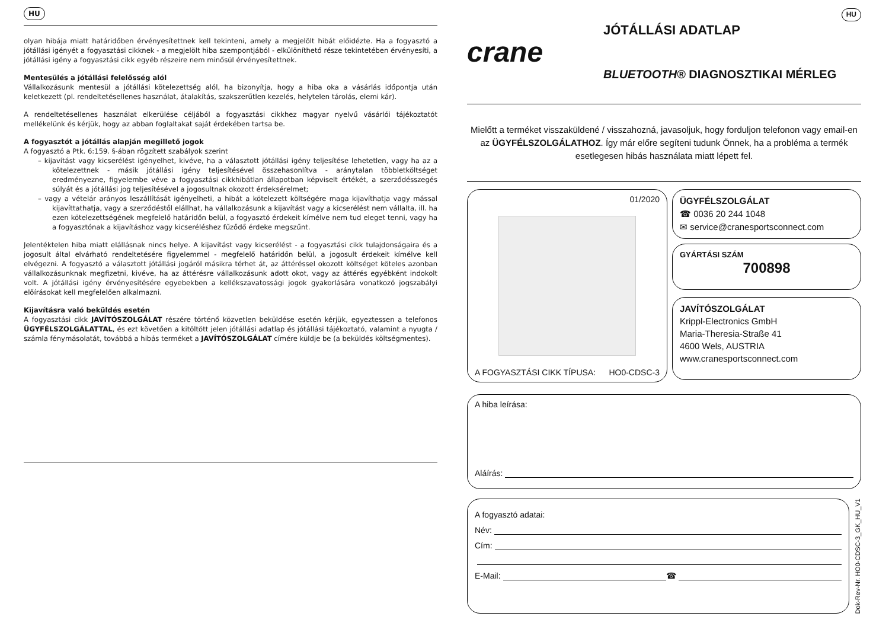HU
olyan hibája miatt határidőben érvényesítettnek kell tekinteni, amely a megjelölt hibát előidézte. Ha a fogyasztó a jótállási igényét a fogyasztási cikknek - a megjelölt hiba szempontjából - elkülöníthető része tekintetében érvényesíti, a jótállási igény a fogyasztási cikk egyéb részeire nem minősül érvényesítettnek.
Mentesülés a jótállási felelősség alól
Vállalkozásunk mentesül a jótállási kötelezettség alól, ha bizonyítja, hogy a hiba oka a vásárlás időpontja után keletkezett (pl. rendeltetésellenes használat, átalakítás, szakszerűtlen kezelés, helytelen tárolás, elemi kár).
A rendeltetésellenes használat elkerülése céljából a fogyasztási cikkhez magyar nyelvű vásárlói tájékoztatót mellékelünk és kérjük, hogy az abban foglaltakat saját érdekében tartsa be.
A fogyasztót a jótállás alapján megillető jogok
A fogyasztó a Ptk. 6:159. §-ában rögzített szabályok szerint
– kijavítást vagy kicserélést igényelhet, kivéve, ha a választott jótállási igény teljesítése lehetetlen, vagy ha az a kötelezettnek - másik jótállási igény teljesítésével összehasonlítva - aránytalan többletköltséget eredményezne, figyelembe véve a fogyasztási cikkhibátlan állapotban képviselt értékét, a szerződésszegés súlyát és a jótállási jog teljesítésével a jogosultnak okozott érdeksérelmet;
– vagy a vételár arányos leszállítását igényelheti, a hibát a kötelezett költségére maga kijavíthatja vagy mással kijavíttathatja, vagy a szerződéstől elállhat, ha vállalkozásunk a kijavítást vagy a kicserélést nem vállalta, ill. ha ezen kötelezettségének megfelelő határidőn belül, a fogyasztó érdekeit kímélve nem tud eleget tenni, vagy ha a fogyasztónak a kijavításhoz vagy kicseréléshez fűződő érdeke megszűnt.
Jelentéktelen hiba miatt elállásnak nincs helye. A kijavítást vagy kicserélést - a fogyasztási cikk tulajdonságaira és a jogosult által elvárható rendeltetésére figyelemmel - megfelelő határidőn belül, a jogosult érdekeit kímélve kell elvégezni. A fogyasztó a választott jótállási jogáról másikra térhet át, az áttéréssel okozott költséget köteles azonban vállalkozásunknak megfizetni, kivéve, ha az áttérésre vállalkozásunk adott okot, vagy az áttérés egyébként indokolt volt. A jótállási igény érvényesítésére egyebekben a kellékszavatossági jogok gyakorlására vonatkozó jogszabályi előírásokat kell megfelelően alkalmazni.
Kijavításra való beküldés esetén
A fogyasztási cikk JAVÍTÓSZOLGÁLAT részére történő közvetlen beküldése esetén kérjük, egyeztessen a telefonos ÜGYFÉLSZOLGÁLATTAL, és ezt követően a kitöltött jelen jótállási adatlap és jótállási tájékoztató, valamint a nyugta / számla fénymásolatát, továbbá a hibás terméket a JAVÍTÓSZOLGÁLAT címére küldje be (a beküldés költségmentes).
crane
JÓTÁLLÁSI ADATLAP
BLUETOOTH® DIAGNOSZTIKAI MÉRLEG
HU
Mielőtt a terméket visszaküldené / visszahozná, javasoljuk, hogy forduljon telefonon vagy email-en az ÜGYFÉLSZOLGÁLATHOZ. Így már előre segíteni tudunk Önnek, ha a probléma a termék esetlegesen hibás használata miatt lépett fel.
01/2020
A FOGYASZTÁSI CIKK TÍPUSA: HO0-CDSC-3
ÜGYFÉLSZOLGÁLAT
☎ 0036 20 244 1048
✉ service@cranesportsconnect.com
GYÁRTÁSI SZÁM
700898
JAVÍTÓSZOLGÁLAT
Krippl-Electronics GmbH
Maria-Theresia-Straße 41
4600 Wels, AUSTRIA
www.cranesportsconnect.com
A hiba leírása:
Aláírás:
A fogyasztó adatai:
Név:
Cím:
E-Mail: ☎
Dok-Rev-Nr. HO0-CDSC-3_GK_HU_V1